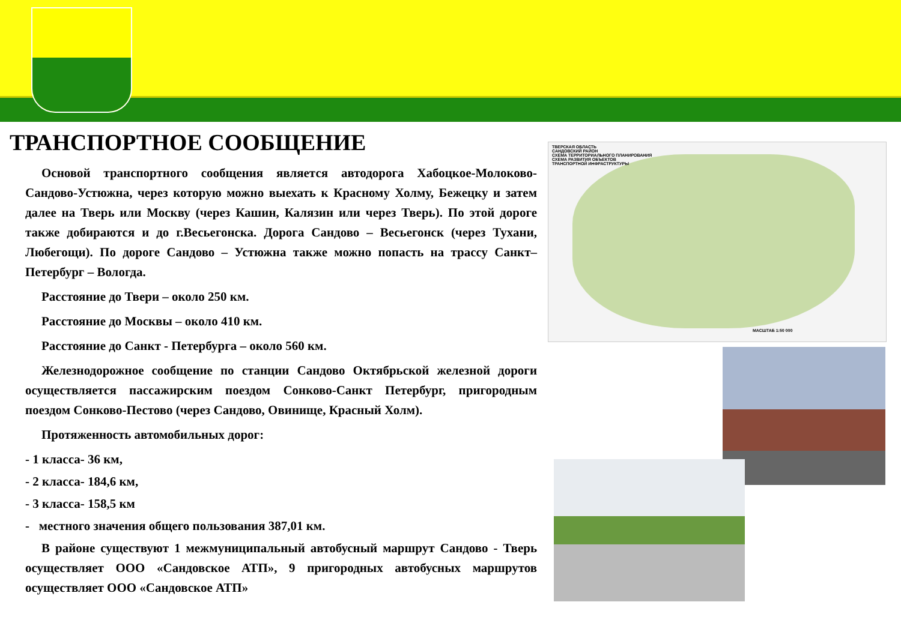ТРАНСПОРТНОЕ СООБЩЕНИЕ
Основой транспортного сообщения является автодорога Хабоцкое-Молоково-Сандово-Устюжна, через которую можно выехать к Красному Холму, Бежецку и затем далее на Тверь или Москву (через Кашин, Калязин или через Тверь). По этой дороге также добираются и до г.Весьегонска. Дорога Сандово – Весьегонск (через Тухани, Любегощи). По дороге Сандово – Устюжна также можно попасть на трассу Санкт–Петербург – Вологда.
Расстояние до Твери – около 250 км.
Расстояние до Москвы – около 410 км.
Расстояние до Санкт - Петербурга – около 560 км.
Железнодорожное сообщение по станции Сандово Октябрьской железной дороги осуществляется пассажирским поездом Сонково-Санкт Петербург, пригородным поездом Сонково-Пестово (через Сандово, Овинище, Красный Холм).
Протяженность автомобильных дорог:
- 1 класса- 36 км,
- 2 класса- 184,6 км,
- 3 класса- 158,5 км
- местного значения общего пользования 387,01 км.
В районе существуют 1 межмуниципальный автобусный маршрут Сандово - Тверь осуществляет ООО «Сандовское АТП», 9 пригородных автобусных маршрутов осуществляет ООО «Сандовское АТП»
ТВЕРСКАЯ ОБЛАСТЬ
САНДОВСКИЙ РАЙОН
СХЕМА ТЕРРИТОРИАЛЬНОГО ПЛАНИРОВАНИЯ
СХЕМА РАЗВИТИЯ ОБЪЕКТОВ
ТРАНСПОРТНОЙ ИНФРАСТРУКТУРЫ
МАСШТАБ 1:50 000